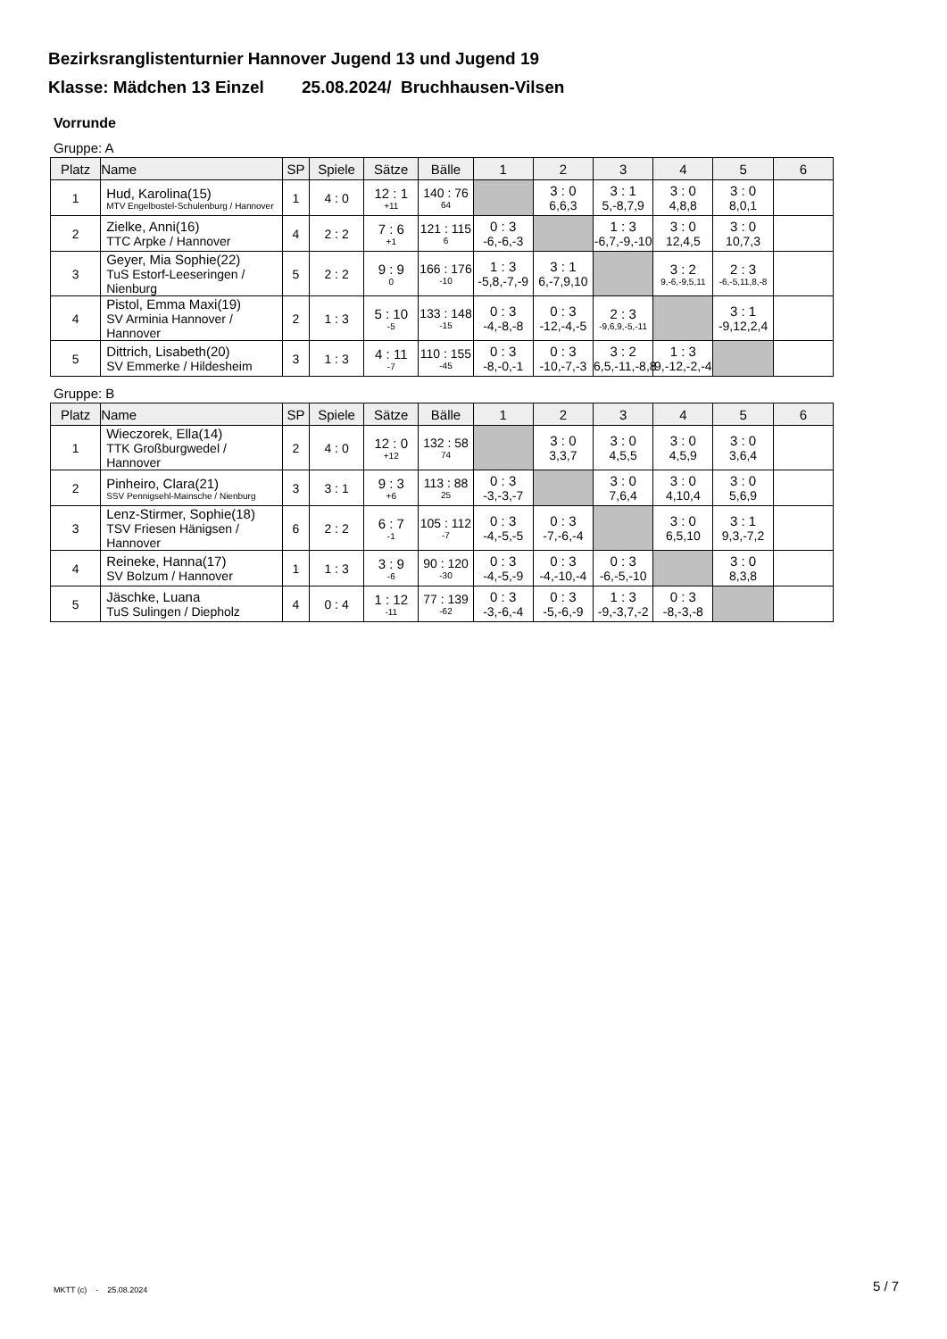Bezirksranglistenturnier Hannover Jugend 13 und Jugend 19
Klasse: Mädchen 13 Einzel 25.08.2024/ Bruchhausen-Vilsen
Vorrunde
Gruppe: A
| Platz | Name | SP | Spiele | Sätze | Bälle | 1 | 2 | 3 | 4 | 5 | 6 |
| --- | --- | --- | --- | --- | --- | --- | --- | --- | --- | --- | --- |
| 1 | Hud, Karolina(15) MTV Engelbostel-Schulenburg / Hannover | 1 | 4 : 0 | 12 : 1 +11 | 140 : 76 64 | | 3 : 0 6,6,3 | 3 : 1 5,-8,7,9 | 3 : 0 4,8,8 | 3 : 0 8,0,1 | |
| 2 | Zielke, Anni(16) TTC Arpke / Hannover | 4 | 2 : 2 | 7 : 6 +1 | 121 : 115 6 | 0 : 3 -6,-6,-3 | | 1 : 3 -6,7,-9,-10 | 3 : 0 12,4,5 | 3 : 0 10,7,3 | |
| 3 | Geyer, Mia Sophie(22) TuS Estorf-Leeseringen / Nienburg | 5 | 2 : 2 | 9 : 9 0 | 166 : 176 -10 | 1 : 3 -5,8,-7,-9 | 3 : 1 6,-7,9,10 | | 3 : 2 9,-6,-9,5,11 | 2 : 3 -6,-5,11,8,-8 | |
| 4 | Pistol, Emma Maxi(19) SV Arminia Hannover / Hannover | 2 | 1 : 3 | 5 : 10 -5 | 133 : 148 -15 | 0 : 3 -4,-8,-8 | 0 : 3 -12,-4,-5 | 2 : 3 -9,6,9,-5,-11 | | 3 : 1 -9,12,2,4 | |
| 5 | Dittrich, Lisabeth(20) SV Emmerke / Hildesheim | 3 | 1 : 3 | 4 : 11 -7 | 110 : 155 -45 | 0 : 3 -8,-0,-1 | 0 : 3 -10,-7,-3 | 3 : 2 6,5,-11,-8,8 | 1 : 3 9,-12,-2,-4 | | |
Gruppe: B
| Platz | Name | SP | Spiele | Sätze | Bälle | 1 | 2 | 3 | 4 | 5 | 6 |
| --- | --- | --- | --- | --- | --- | --- | --- | --- | --- | --- | --- |
| 1 | Wieczorek, Ella(14) TTK Großburgwedel / Hannover | 2 | 4 : 0 | 12 : 0 +12 | 132 : 58 74 | | 3 : 0 3,3,7 | 3 : 0 4,5,5 | 3 : 0 4,5,9 | 3 : 0 3,6,4 | |
| 2 | Pinheiro, Clara(21) SSV Pennigsehl-Mainsche / Nienburg | 3 | 3 : 1 | 9 : 3 +6 | 113 : 88 25 | 0 : 3 -3,-3,-7 | | 3 : 0 7,6,4 | 3 : 0 4,10,4 | 3 : 0 5,6,9 | |
| 3 | Lenz-Stirmer, Sophie(18) TSV Friesen Hänigsen / Hannover | 6 | 2 : 2 | 6 : 7 -1 | 105 : 112 -7 | 0 : 3 -4,-5,-5 | 0 : 3 -7,-6,-4 | | 3 : 0 6,5,10 | 3 : 1 9,3,-7,2 | |
| 4 | Reineke, Hanna(17) SV Bolzum / Hannover | 1 | 1 : 3 | 3 : 9 -6 | 90 : 120 -30 | 0 : 3 -4,-5,-9 | 0 : 3 -4,-10,-4 | 0 : 3 -6,-5,-10 | | 3 : 0 8,3,8 | |
| 5 | Jäschke, Luana TuS Sulingen / Diepholz | 4 | 0 : 4 | 1 : 12 -11 | 77 : 139 -62 | 0 : 3 -3,-6,-4 | 0 : 3 -5,-6,-9 | 1 : 3 -9,-3,7,-2 | 0 : 3 -8,-3,-8 | | |
MKTT (c) - 25.08.2024 5 / 7